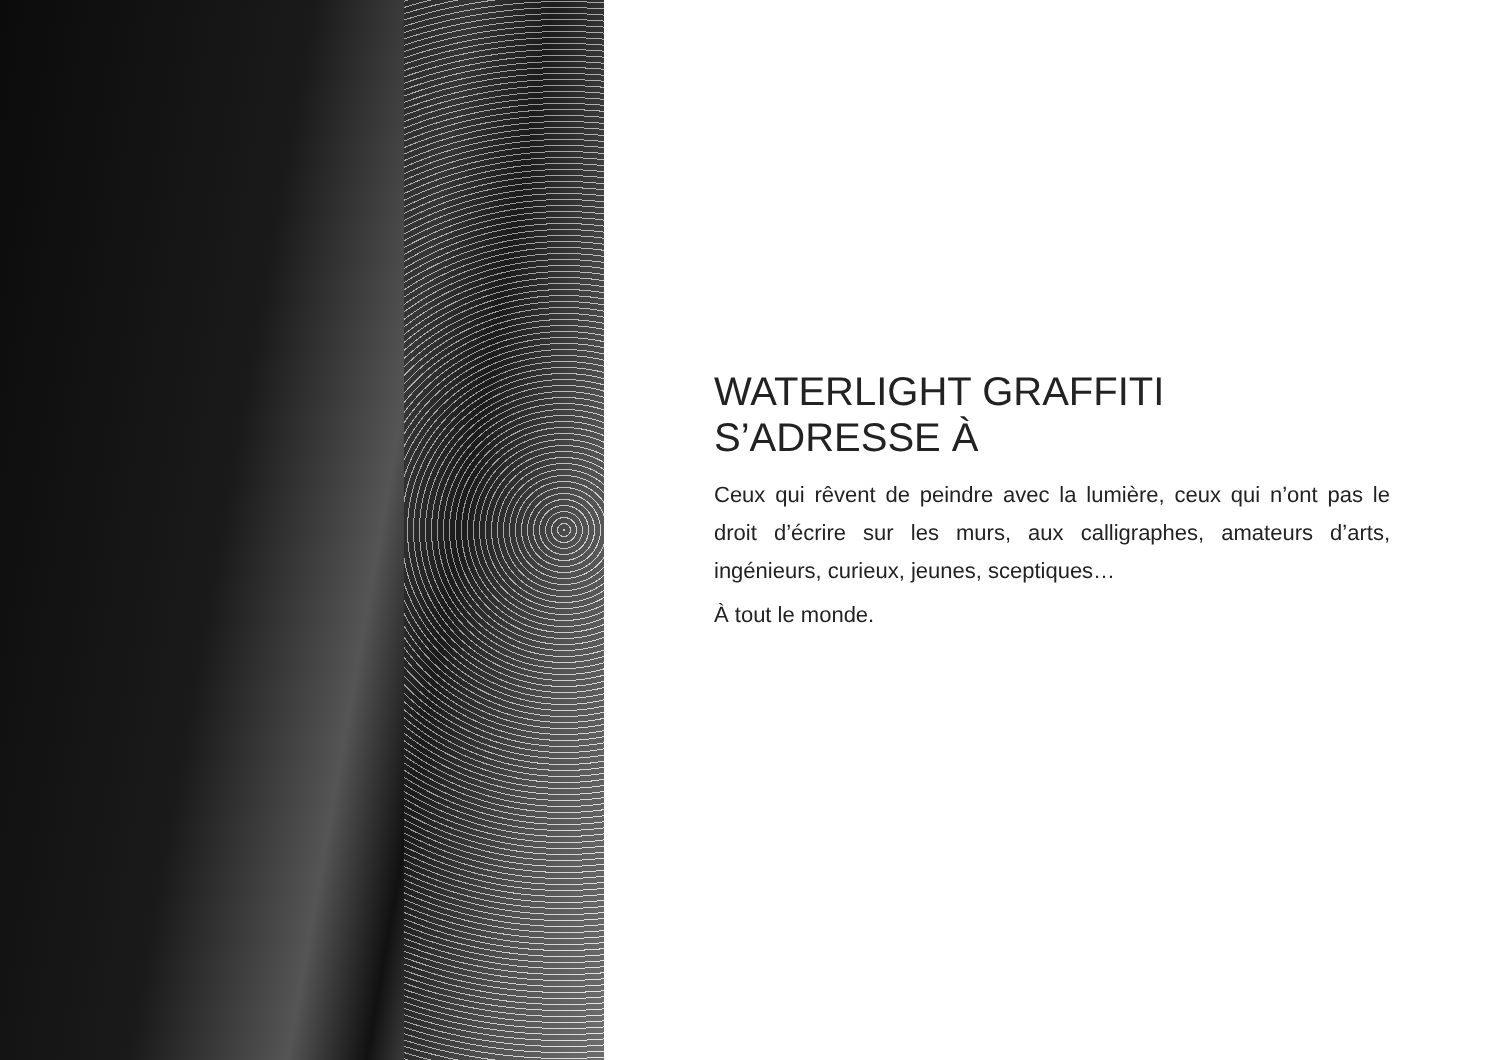WATERLIGHT GRAFFITI
S’ADRESSE À
Ceux qui rêvent de peindre avec la lumière, ceux qui n’ont pas le droit d’écrire sur les murs, aux calligraphes, amateurs d’arts, ingénieurs, curieux, jeunes, sceptiques…
À tout le monde.